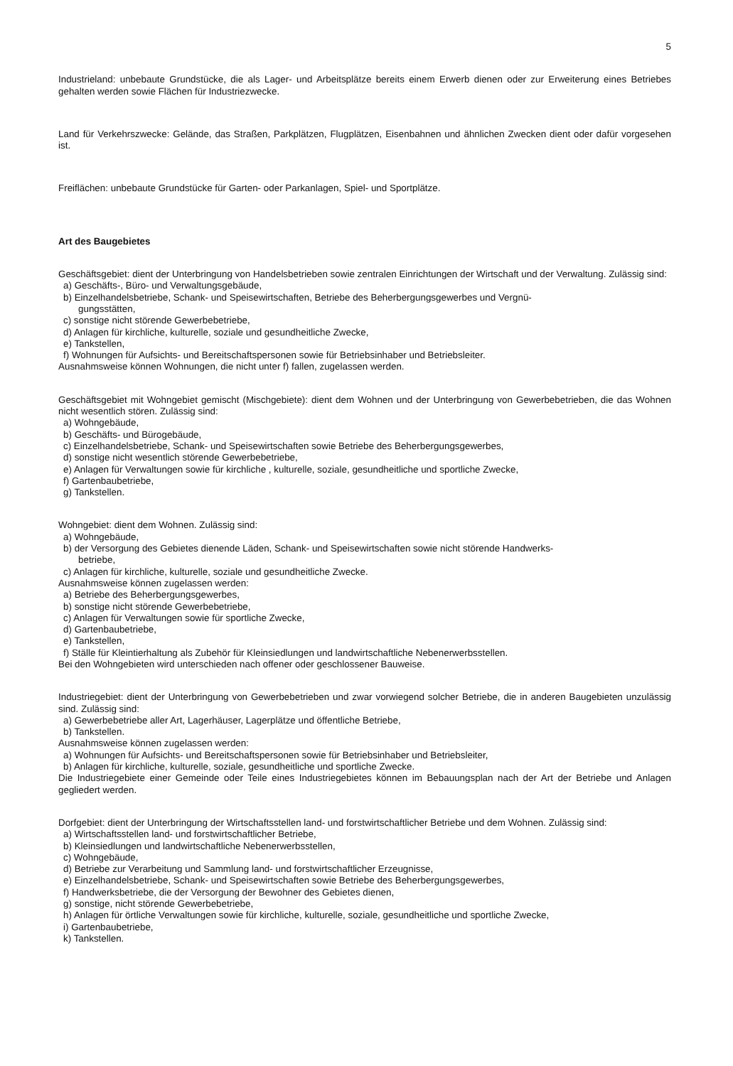5
Industrieland: unbebaute Grundstücke, die als Lager- und Arbeitsplätze bereits einem Erwerb dienen oder zur Erweiterung eines Betriebes gehalten werden sowie Flächen für Industriezwecke.
Land für Verkehrszwecke: Gelände, das Straßen, Parkplätzen, Flugplätzen, Eisenbahnen und ähnlichen Zwecken dient oder dafür vorgesehen ist.
Freiflächen: unbebaute Grundstücke für Garten- oder Parkanlagen, Spiel- und Sportplätze.
Art des Baugebietes
Geschäftsgebiet: dient der Unterbringung von Handelsbetrieben sowie zentralen Einrichtungen der Wirtschaft und der Verwaltung. Zulässig sind:
a) Geschäfts-, Büro- und Verwaltungsgebäude,
b) Einzelhandelsbetriebe, Schank- und Speisewirtschaften, Betriebe des Beherbergungsgewerbes und Vergnü-
gungsstätten,
c) sonstige nicht störende Gewerbebetriebe,
d) Anlagen für kirchliche, kulturelle, soziale und gesundheitliche Zwecke,
e) Tankstellen,
f) Wohnungen für Aufsichts- und Bereitschaftspersonen sowie für Betriebsinhaber und Betriebsleiter.
Ausnahmsweise können Wohnungen, die nicht unter f) fallen, zugelassen werden.
Geschäftsgebiet mit Wohngebiet gemischt (Mischgebiete): dient dem Wohnen und der Unterbringung von Gewerbebetrieben, die das Wohnen nicht wesentlich stören. Zulässig sind:
a) Wohngebäude,
b) Geschäfts- und Bürogebäude,
c) Einzelhandelsbetriebe, Schank- und Speisewirtschaften sowie Betriebe des Beherbergungsgewerbes,
d) sonstige nicht wesentlich störende Gewerbebetriebe,
e) Anlagen für Verwaltungen sowie für kirchliche , kulturelle, soziale, gesundheitliche und sportliche Zwecke,
f) Gartenbaubetriebe,
g) Tankstellen.
Wohngebiet: dient dem Wohnen. Zulässig sind:
a) Wohngebäude,
b) der Versorgung des Gebietes dienende Läden, Schank- und Speisewirtschaften sowie nicht störende Handwerks-
betriebe,
c) Anlagen für kirchliche, kulturelle, soziale und gesundheitliche Zwecke.
Ausnahmsweise können zugelassen werden:
a) Betriebe des Beherbergungsgewerbes,
b) sonstige nicht störende Gewerbebetriebe,
c) Anlagen für Verwaltungen sowie für sportliche Zwecke,
d) Gartenbaubetriebe,
e) Tankstellen,
f) Ställe für Kleintierhaltung als Zubehör für Kleinsiedlungen und landwirtschaftliche Nebenerwerbsstellen.
Bei den Wohngebieten wird unterschieden nach offener oder geschlossener Bauweise.
Industriegebiet: dient der Unterbringung von Gewerbebetrieben und zwar vorwiegend solcher Betriebe, die in anderen Baugebieten unzulässig sind. Zulässig sind:
a) Gewerbebetriebe aller Art, Lagerhäuser, Lagerplätze und öffentliche Betriebe,
b) Tankstellen.
Ausnahmsweise können zugelassen werden:
a) Wohnungen für Aufsichts- und Bereitschaftspersonen sowie für Betriebsinhaber und Betriebsleiter,
b) Anlagen für kirchliche, kulturelle, soziale, gesundheitliche und sportliche Zwecke.
Die Industriegebiete einer Gemeinde oder Teile eines Industriegebietes können im Bebauungsplan nach der Art der Betriebe und Anlagen gegliedert werden.
Dorfgebiet: dient der Unterbringung der Wirtschaftsstellen land- und forstwirtschaftlicher Betriebe und dem Wohnen. Zulässig sind:
a) Wirtschaftsstellen land- und forstwirtschaftlicher Betriebe,
b) Kleinsiedlungen und landwirtschaftliche Nebenerwerbsstellen,
c) Wohngebäude,
d) Betriebe zur Verarbeitung und Sammlung land- und forstwirtschaftlicher Erzeugnisse,
e) Einzelhandelsbetriebe, Schank- und Speisewirtschaften sowie Betriebe des Beherbergungsgewerbes,
f) Handwerksbetriebe, die der Versorgung der Bewohner des Gebietes dienen,
g) sonstige, nicht störende Gewerbebetriebe,
h) Anlagen für örtliche Verwaltungen sowie für kirchliche, kulturelle, soziale, gesundheitliche und sportliche Zwecke,
i) Gartenbaubetriebe,
k) Tankstellen.